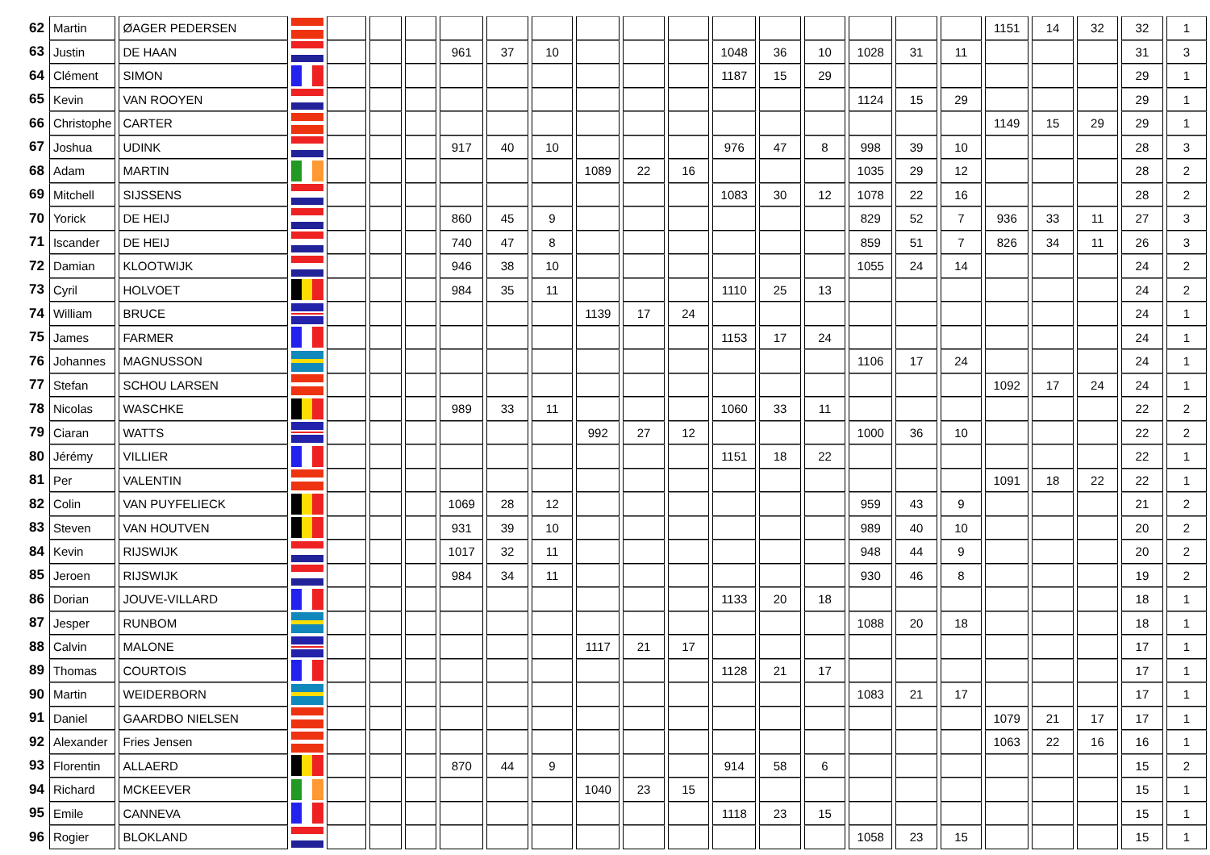| 62 | Martin | ØAGER PEDERSEN | | | | | | | | | | | | | | | | | 1151 | 14 | 32 | 32 | 1 |
| 63 | Justin | DE HAAN | | | | | 961 | 37 | 10 | | | | 1048 | 36 | 10 | 1028 | 31 | 11 | | | | 31 | 3 |
| 64 | Clément | SIMON | | | | | | | | | | | 1187 | 15 | 29 | | | | | | | 29 | 1 |
| 65 | Kevin | VAN ROOYEN | | | | | | | | | | | | | | 1124 | 15 | 29 | | | | 29 | 1 |
| 66 | Christophe | CARTER | | | | | | | | | | | | | | | | | 1149 | 15 | 29 | 29 | 1 |
| 67 | Joshua | UDINK | | | | | 917 | 40 | 10 | | | | 976 | 47 | 8 | 998 | 39 | 10 | | | | 28 | 3 |
| 68 | Adam | MARTIN | | | | | | | | 1089 | 22 | 16 | | | | 1035 | 29 | 12 | | | | 28 | 2 |
| 69 | Mitchell | SIJSSENS | | | | | | | | | | | 1083 | 30 | 12 | 1078 | 22 | 16 | | | | 28 | 2 |
| 70 | Yorick | DE HEIJ | | | | | 860 | 45 | 9 | | | | | | | 829 | 52 | 7 | 936 | 33 | 11 | 27 | 3 |
| 71 | Iscander | DE HEIJ | | | | | 740 | 47 | 8 | | | | | | | 859 | 51 | 7 | 826 | 34 | 11 | 26 | 3 |
| 72 | Damian | KLOOTWIJK | | | | | 946 | 38 | 10 | | | | | | | 1055 | 24 | 14 | | | | 24 | 2 |
| 73 | Cyril | HOLVOET | | | | | 984 | 35 | 11 | | | | 1110 | 25 | 13 | | | | | | | 24 | 2 |
| 74 | William | BRUCE | | | | | | | | 1139 | 17 | 24 | | | | | | | | | | 24 | 1 |
| 75 | James | FARMER | | | | | | | | | | | 1153 | 17 | 24 | | | | | | | 24 | 1 |
| 76 | Johannes | MAGNUSSON | | | | | | | | | | | | | | 1106 | 17 | 24 | | | | 24 | 1 |
| 77 | Stefan | SCHOU LARSEN | | | | | | | | | | | | | | | | | 1092 | 17 | 24 | 24 | 1 |
| 78 | Nicolas | WASCHKE | | | | | 989 | 33 | 11 | | | | 1060 | 33 | 11 | | | | | | | 22 | 2 |
| 79 | Ciaran | WATTS | | | | | | | | 992 | 27 | 12 | | | | 1000 | 36 | 10 | | | | 22 | 2 |
| 80 | Jérémy | VILLIER | | | | | | | | | | | 1151 | 18 | 22 | | | | | | | 22 | 1 |
| 81 | Per | VALENTIN | | | | | | | | | | | | | | | | | 1091 | 18 | 22 | 22 | 1 |
| 82 | Colin | VAN PUYFELIECK | | | | | 1069 | 28 | 12 | | | | | | | 959 | 43 | 9 | | | | 21 | 2 |
| 83 | Steven | VAN HOUTVEN | | | | | 931 | 39 | 10 | | | | | | | 989 | 40 | 10 | | | | 20 | 2 |
| 84 | Kevin | RIJSWIJK | | | | | 1017 | 32 | 11 | | | | | | | 948 | 44 | 9 | | | | 20 | 2 |
| 85 | Jeroen | RIJSWIJK | | | | | 984 | 34 | 11 | | | | | | | 930 | 46 | 8 | | | | 19 | 2 |
| 86 | Dorian | JOUVE-VILLARD | | | | | | | | | | | 1133 | 20 | 18 | | | | | | | 18 | 1 |
| 87 | Jesper | RUNBOM | | | | | | | | | | | | | | 1088 | 20 | 18 | | | | 18 | 1 |
| 88 | Calvin | MALONE | | | | | | | | 1117 | 21 | 17 | | | | | | | | | | 17 | 1 |
| 89 | Thomas | COURTOIS | | | | | | | | | | | 1128 | 21 | 17 | | | | | | | 17 | 1 |
| 90 | Martin | WEIDERBORN | | | | | | | | | | | | | | 1083 | 21 | 17 | | | | 17 | 1 |
| 91 | Daniel | GAARDBO NIELSEN | | | | | | | | | | | | | | | | | 1079 | 21 | 17 | 17 | 1 |
| 92 | Alexander | Fries Jensen | | | | | | | | | | | | | | | | | 1063 | 22 | 16 | 16 | 1 |
| 93 | Florentin | ALLAERD | | | | | 870 | 44 | 9 | | | | 914 | 58 | 6 | | | | | | | 15 | 2 |
| 94 | Richard | MCKEEVER | | | | | | | | 1040 | 23 | 15 | | | | | | | | | | 15 | 1 |
| 95 | Emile | CANNEVA | | | | | | | | | | | 1118 | 23 | 15 | | | | | | | 15 | 1 |
| 96 | Rogier | BLOKLAND | | | | | | | | | | | | | | 1058 | 23 | 15 | | | | 15 | 1 |